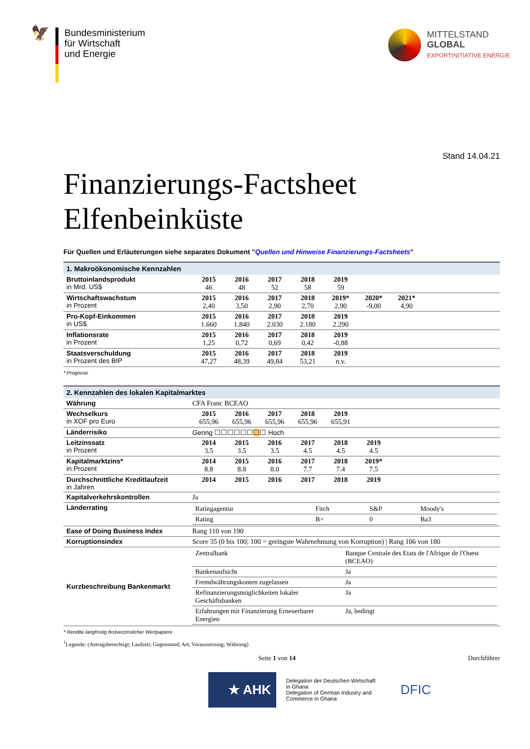🦅
Bundesministerium
für Wirtschaft
und Energie
MITTELSTAND
GLOBAL
EXPORTINITIATIVE ENERGIE
Stand 14.04.21
Finanzierungs-Factsheet
Elfenbeinküste
Für Quellen und Erläuterungen siehe separates Dokument "Quellen und Hinweise Finanzierungs-Factsheets"
1. Makroökonomische Kennzahlen
| Bruttoinlandsprodukt in Mrd. US$ | 2015 2016 2017 2018 2019 46 48 52 58 59 |
| Wirtschaftswachstum in Prozent | 2015 2016 2017 2018 2019* 2020* 2021* 2,40 3,50 2,90 2,70 2,90 -9,00 4,90 |
| Pro-Kopf-Einkommen in US$ | 2015 2016 2017 2018 2019 1.660 1.840 2.030 2.180 2.290 |
| Inflationsrate in Prozent | 2015 2016 2017 2018 2019 1,25 0,72 0,69 0,42 -0,88 |
| Staatsverschuldung in Prozent des BIP | 2015 2016 2017 2018 2019 47,27 48,39 49,84 53,21 n.v. |
* Prognose
2. Kennzahlen des lokalen Kapitalmarktes
| Währung | CFA Franc BCEAO |
| Wechselkurs in XOF pro Euro | 2015 2016 2017 2018 2019 655,96 655,96 655,96 655,96 655,91 |
| Länderrisiko | Gering ☐☐☐☐☐☐ ☐ ☐ Hoch |
| Leitzinssatz in Prozent | 2014 2015 2016 2017 2018 2019 3.5 3.5 3.5 4.5 4.5 4.5 |
| Kapitalmarktzins* in Prozent | 2014 2015 2016 2017 2018 2019* 8.8 8.8 8.0 7.7 7.4 7.5 |
| Durchschnittliche Kreditlaufzeit in Jahren | 2014 2015 2016 2017 2018 2019 |
| Kapitalverkehrskontrollen | Ja |
| Länderrating | / Ratingagentur / Fitch / S&P / Moody's / / Rating / B+ / 0 / Ba3 / |
| Ease of Doing Business Index | Rang 110 von 190 |
| Korruptionsindex | Score 35 (0 bis 100; 100 = geringste Wahrnehmung von Korruption) / Rang 106 von 180 |
| Kurzbeschreibung Bankenmarkt | / Zentralbank / Banque Centrale des Etats de l'Afrique de l'Ouest (BCEAO) / / Bankenaufsicht / Ja / / Fremdwährungskonten zugelassen / Ja / / Refinanzierungsmöglichkeiten lokaler Geschäftsbanken / Ja / / Erfahrungen mit Finanzierung Erneuerbarer Energien / Ja, bedingt / |
* Rendite langfristig festverzinslicher Wertpapiere
<sup>1</sup> Legende: (Antragsberechtigt; Laufzeit; Gegenstand; Art; Voraussetzung; Währung)
Seite 1 von 14 Durchführer
★ AHK
Delegation der Deutschen Wirtschaft
in Ghana
Delegation of German Industry and
Commerce in Ghana
DFIC